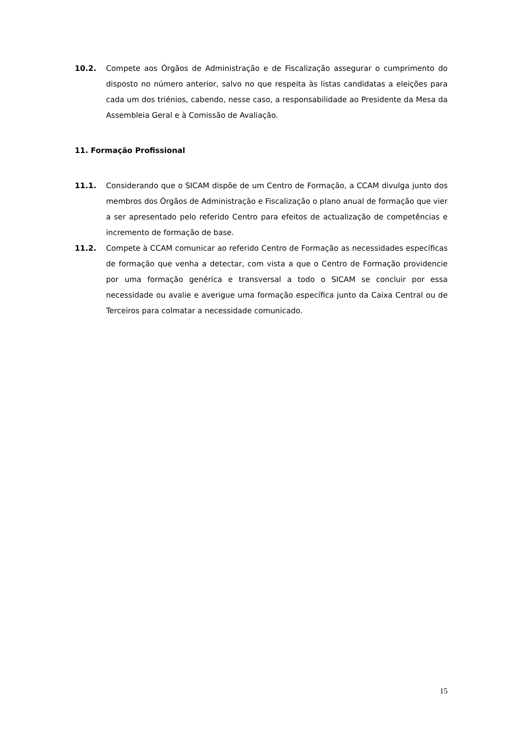10.2. Compete aos Órgãos de Administração e de Fiscalização assegurar o cumprimento do disposto no número anterior, salvo no que respeita às listas candidatas a eleições para cada um dos triénios, cabendo, nesse caso, a responsabilidade ao Presidente da Mesa da Assembleia Geral e à Comissão de Avaliação.
11. Formação Profissional
11.1. Considerando que o SICAM dispõe de um Centro de Formação, a CCAM divulga junto dos membros dos Órgãos de Administração e Fiscalização o plano anual de formação que vier a ser apresentado pelo referido Centro para efeitos de actualização de competências e incremento de formação de base.
11.2. Compete à CCAM comunicar ao referido Centro de Formação as necessidades específicas de formação que venha a detectar, com vista a que o Centro de Formação providencie por uma formação genérica e transversal a todo o SICAM se concluir por essa necessidade ou avalie e averigue uma formação específica junto da Caixa Central ou de Terceiros para colmatar a necessidade comunicado.
15